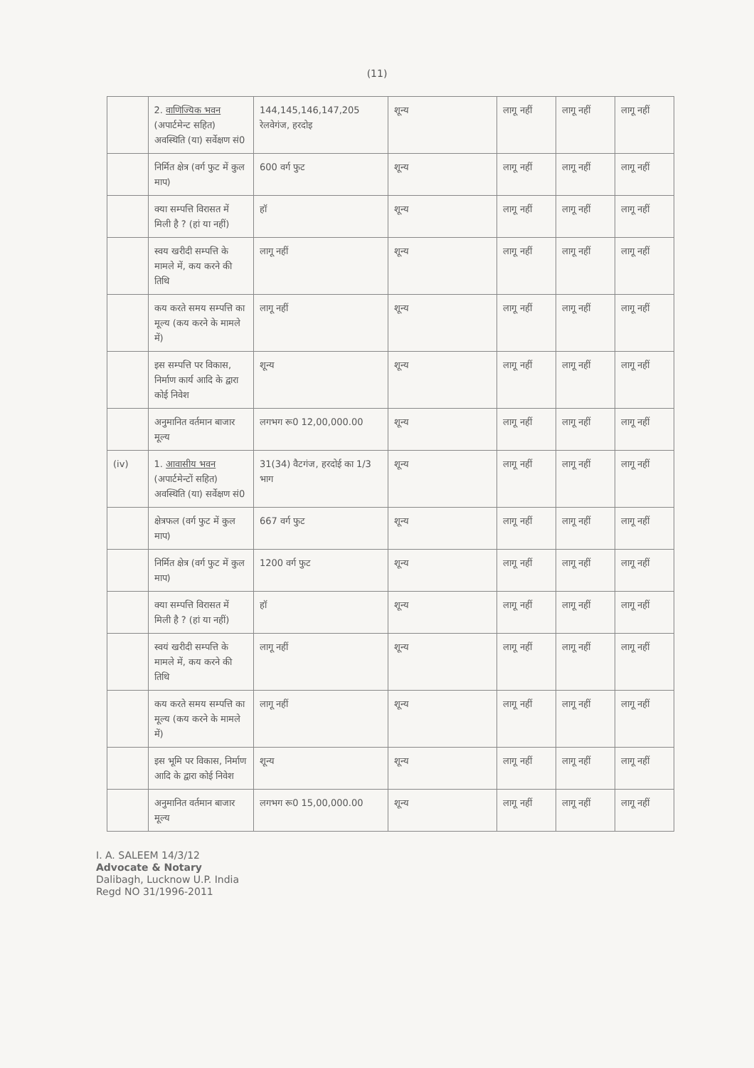(11)
| | 2. वाणिज्यिक भवन (अपार्टमेन्ट सहित) अवस्थिति (या) सर्वेक्षण सं0 | 144,145,146,147,205 रेलवेगंज, हरदोइ | शून्य | लागू नहीं | लागू नहीं | लागू नहीं |
| | निर्मित क्षेत्र (वर्ग फुट में कुल माप) | 600 वर्ग फुट | शून्य | लागू नहीं | लागू नहीं | लागू नहीं |
| | क्या सम्पत्ति विरासत में मिली है ? (हां या नहीं) | हॉ | शून्य | लागू नहीं | लागू नहीं | लागू नहीं |
| | स्वय खरीदी सम्पत्ति के मामले में, कय करने की तिथि | लागू नहीं | शून्य | लागू नहीं | लागू नहीं | लागू नहीं |
| | कय करते समय सम्पत्ति का मूल्य (कय करने के मामले में) | लागू नहीं | शून्य | लागू नहीं | लागू नहीं | लागू नहीं |
| | इस सम्पत्ति पर विकास, निर्माण कार्य आदि के द्वारा कोई निवेश | शून्य | शून्य | लागू नहीं | लागू नहीं | लागू नहीं |
| | अनुमानित वर्तमान बाजार मूल्य | लगभग रू0 12,00,000.00 | शून्य | लागू नहीं | लागू नहीं | लागू नहीं |
| (iv) | 1. आवासीय भवन (अपार्टमेन्टों सहित) अवस्थिति (या) सर्वेक्षण सं0 | 31(34) वैटगंज, हरदोई का 1/3 भाग | शून्य | लागू नहीं | लागू नहीं | लागू नहीं |
| | क्षेत्रफल (वर्ग फुट में कुल माप) | 667 वर्ग फुट | शून्य | लागू नहीं | लागू नहीं | लागू नहीं |
| | निर्मित क्षेत्र (वर्ग फुट में कुल माप) | 1200 वर्ग फुट | शून्य | लागू नहीं | लागू नहीं | लागू नहीं |
| | क्या सम्पत्ति विरासत में मिली है ? (हां या नहीं) | हॉ | शून्य | लागू नहीं | लागू नहीं | लागू नहीं |
| | स्वयं खरीदी सम्पत्ति के मामले में, कय करने की तिथि | लागू नहीं | शून्य | लागू नहीं | लागू नहीं | लागू नहीं |
| | कय करते समय सम्पत्ति का मूल्य (कय करने के मामले में) | लागू नहीं | शून्य | लागू नहीं | लागू नहीं | लागू नहीं |
| | इस भूमि पर विकास, निर्माण आदि के द्वारा कोई निवेश | शून्य | शून्य | लागू नहीं | लागू नहीं | लागू नहीं |
| | अनुमानित वर्तमान बाजार मूल्य | लगभग रू0 15,00,000.00 | शून्य | लागू नहीं | लागू नहीं | लागू नहीं |
I. A. SALEEM 14/3/12
Advocate & Notary
Dalibagh, Lucknow U.P. India
Regd NO 31/1996-2011